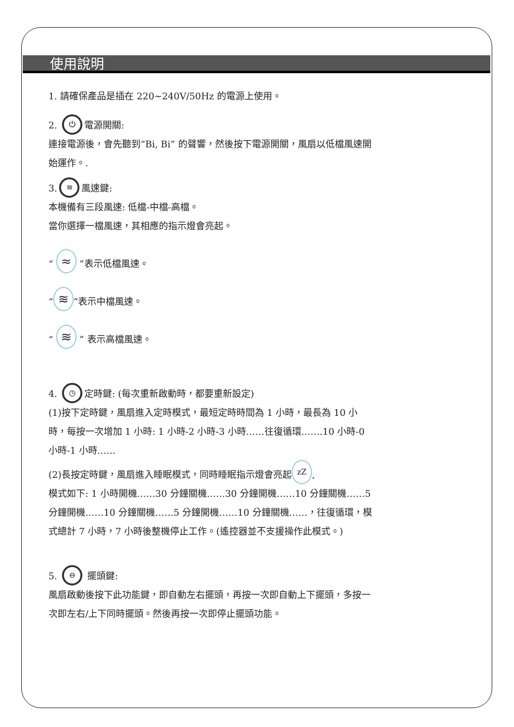使用說明
1. 請確保產品是插在 220~240V/50Hz 的電源上使用。
2. ⏻ 電源開關:
連接電源後，會先聽到“Bi, Bi” 的聲響，然後按下電源開關，風扇以低檔風速開始運作。.
3. ≋ 風速鍵:
本機備有三段風速: 低檔-中檔-高檔。
當你選擇一檔風速，其相應的指示燈會亮起。
“ ≈ ”表示低檔風速。
“≋”表示中檔風速。
“ ≋ ” 表示高檔風速。
4. ◷ 定時鍵: (每次重新啟動時，都要重新設定)
(1)按下定時鍵，風扇進入定時模式，最短定時時間為 1 小時，最長為 10 小時，每按一次增加 1 小時: 1 小時-2 小時-3 小時……往復循環…….10 小時-0 小時-1 小時……
(2)長按定時鍵，風扇進入睡眠模式，同時睡眠指示燈會亮起 zZ,
模式如下: 1 小時開機……30 分鐘關機……30 分鐘開機……10 分鐘關機……5 分鐘開機……10 分鐘關機……5 分鐘開機……10 分鐘關機……，往復循環，模式總計 7 小時，7 小時後整機停止工作。(遙控器並不支援操作此模式。)
5. ⊖ 擺頭鍵:
風扇啟動後按下此功能鍵，即自動左右擺頭，再按一次即自動上下擺頭，多按一次即左右/上下同時擺頭。然後再按一次即停止擺頭功能。